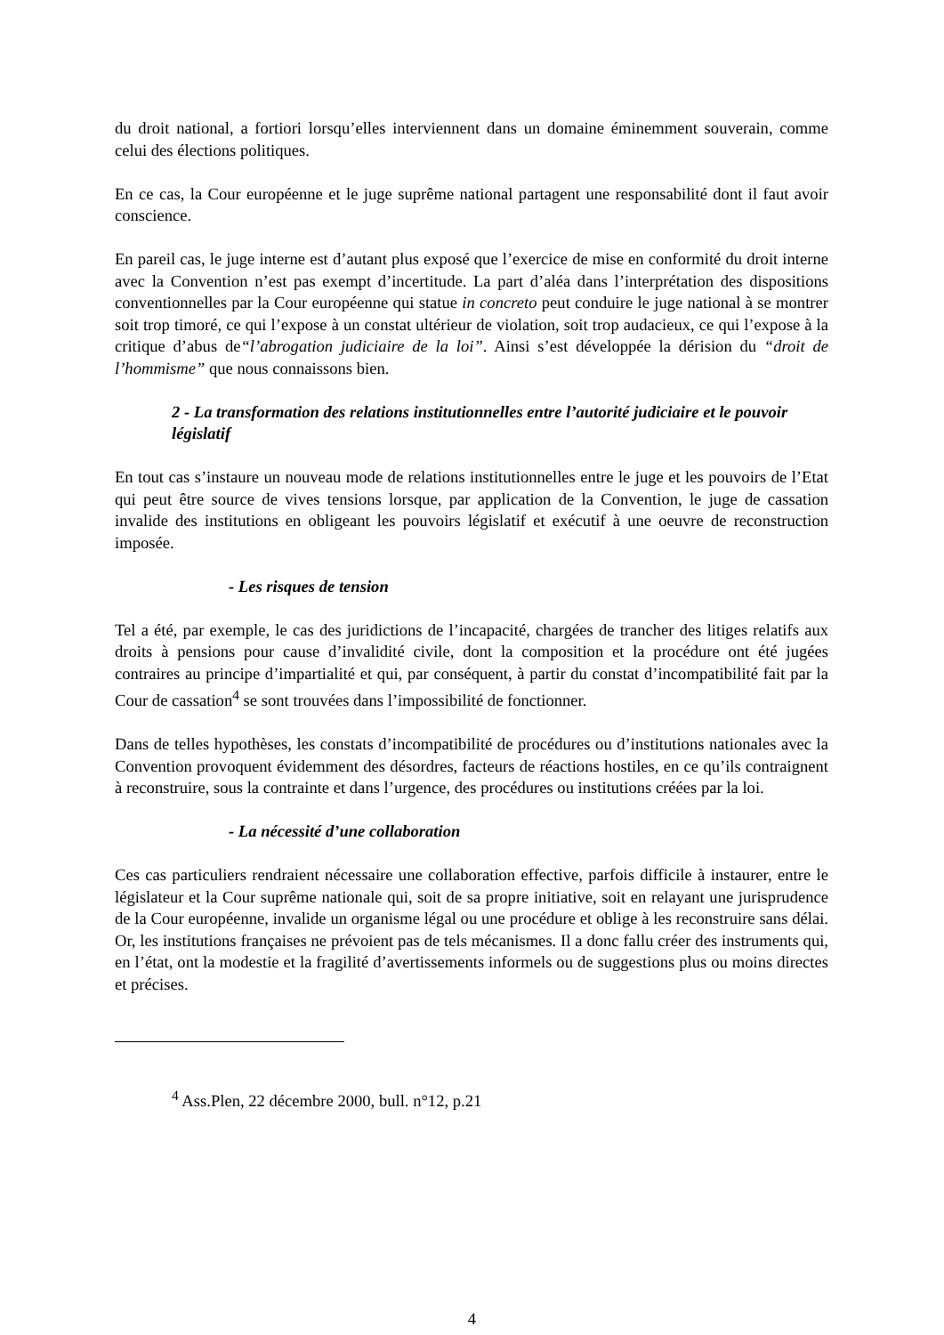du droit national, a fortiori lorsqu’elles interviennent dans un domaine éminemment souverain, comme celui des élections politiques.
En ce cas, la Cour européenne et le juge suprême national partagent une responsabilité dont il faut avoir conscience.
En pareil cas, le juge interne est d’autant plus exposé que l’exercice de mise en conformité du droit interne avec la Convention n’est pas exempt d’incertitude. La part d’aléa dans l’interprétation des dispositions conventionnelles par la Cour européenne qui statue in concreto peut conduire le juge national à se montrer soit trop timoré, ce qui l’expose à un constat ultérieur de violation, soit trop audacieux, ce qui l’expose à la critique d’abus de“l’abrogation judiciaire de la loi”. Ainsi s’est développée la dérision du “droit de l’hommisme” que nous connaissons bien.
2 - La transformation des relations institutionnelles entre l’autorité judiciaire et le pouvoir législatif
En tout cas s’instaure un nouveau mode de relations institutionnelles entre le juge et les pouvoirs de l’Etat qui peut être source de vives tensions lorsque, par application de la Convention, le juge de cassation invalide des institutions en obligeant les pouvoirs législatif et exécutif à une oeuvre de reconstruction imposée.
- Les risques de tension
Tel a été, par exemple, le cas des juridictions de l’incapacité, chargées de trancher des litiges relatifs aux droits à pensions pour cause d’invalidité civile, dont la composition et la procédure ont été jugées contraires au principe d’impartialité et qui, par conséquent, à partir du constat d’incompatibilité fait par la Cour de cassation<sup>4</sup> se sont trouvées dans l’impossibilité de fonctionner.
Dans de telles hypothèses, les constats d’incompatibilité de procédures ou d’institutions nationales avec la Convention provoquent évidemment des désordres, facteurs de réactions hostiles, en ce qu’ils contraignent à reconstruire, sous la contrainte et dans l’urgence, des procédures ou institutions créées par la loi.
- La nécessité d’une collaboration
Ces cas particuliers rendraient nécessaire une collaboration effective, parfois difficile à instaurer, entre le législateur et la Cour suprême nationale qui, soit de sa propre initiative, soit en relayant une jurisprudence de la Cour européenne, invalide un organisme légal ou une procédure et oblige à les reconstruire sans délai. Or, les institutions françaises ne prévoient pas de tels mécanismes. Il a donc fallu créer des instruments qui, en l’état, ont la modestie et la fragilité d’avertissements informels ou de suggestions plus ou moins directes et précises.
<sup>4</sup> Ass.Plen, 22 décembre 2000, bull. n°12, p.21
4